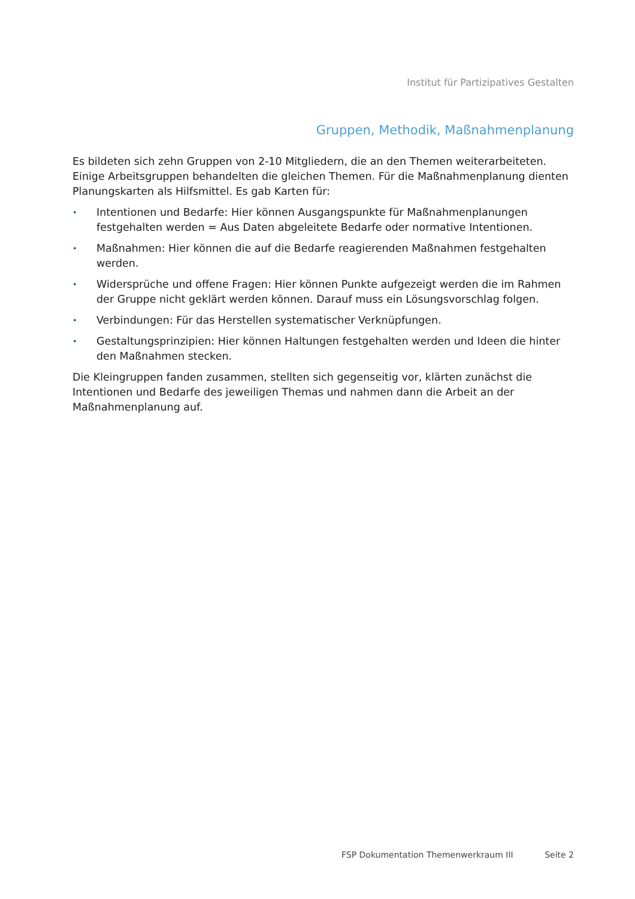Institut für Partizipatives Gestalten
Gruppen, Methodik, Maßnahmenplanung
Es bildeten sich zehn Gruppen von 2-10 Mitgliedern, die an den Themen weiterarbeiteten. Einige Arbeitsgruppen behandelten die gleichen Themen. Für die Maßnahmenplanung dienten Planungskarten als Hilfsmittel. Es gab Karten für:
• Intentionen und Bedarfe: Hier können Ausgangspunkte für Maßnahmenplanungen festgehalten werden = Aus Daten abgeleitete Bedarfe oder normative Intentionen.
• Maßnahmen: Hier können die auf die Bedarfe reagierenden Maßnahmen festgehalten werden.
• Widersprüche und offene Fragen: Hier können Punkte aufgezeigt werden die im Rahmen der Gruppe nicht geklärt werden können. Darauf muss ein Lösungsvorschlag folgen.
• Verbindungen: Für das Herstellen systematischer Verknüpfungen.
• Gestaltungsprinzipien: Hier können Haltungen festgehalten werden und Ideen die hinter den Maßnahmen stecken.
Die Kleingruppen fanden zusammen, stellten sich gegenseitig vor, klärten zunächst die Intentionen und Bedarfe des jeweiligen Themas und nahmen dann die Arbeit an der Maßnahmenplanung auf.
FSP Dokumentation Themenwerkraum III Seite 2